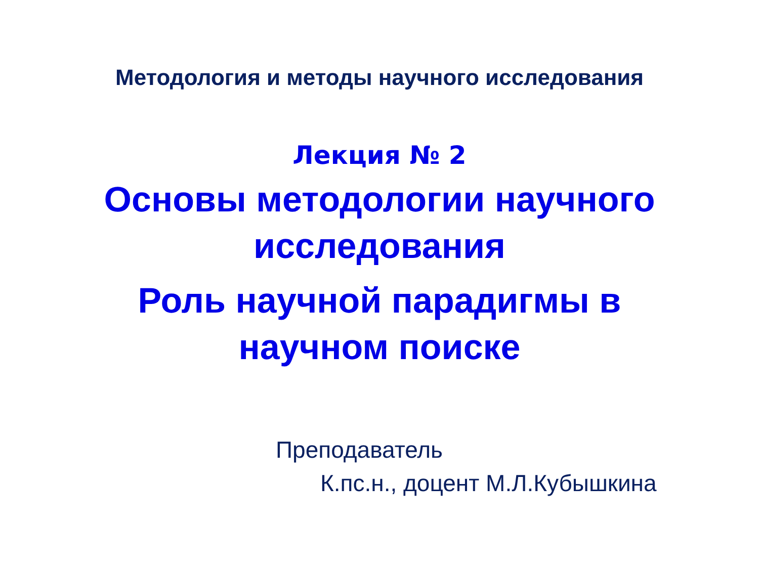Методология и методы научного исследования
Лекция № 2
Основы методологии научного
исследования
Роль научной парадигмы в
научном поиске
Преподаватель
К.пс.н., доцент М.Л.Кубышкина